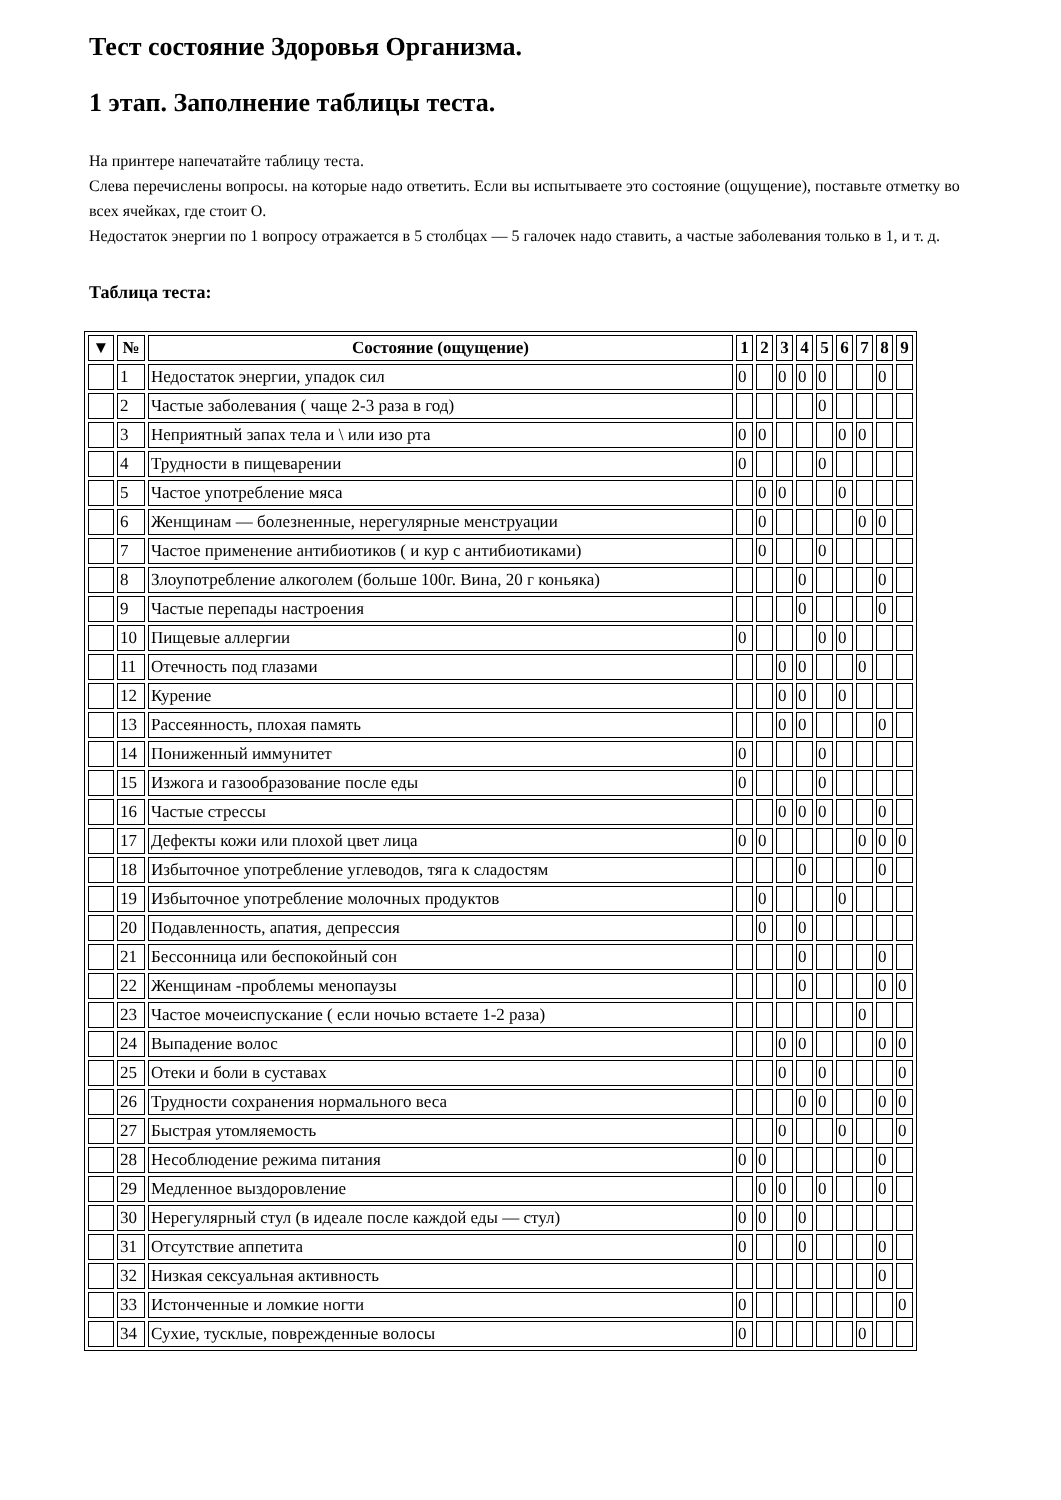Тест состояние Здоровья Организма.
1 этап. Заполнение таблицы теста.
На принтере напечатайте таблицу теста.
Слева перечислены вопросы. на которые надо ответить. Если вы испытываете это состояние (ощущение), поставьте отметку во всех ячейках, где стоит О.
Недостаток энергии по 1 вопросу отражается в 5 столбцах — 5 галочек надо ставить, а частые заболевания только в 1, и т. д.
Таблица теста:
| ▼ | № | Состояние (ощущение) | 1 | 2 | 3 | 4 | 5 | 6 | 7 | 8 | 9 |
| --- | --- | --- | --- | --- | --- | --- | --- | --- | --- | --- | --- |
| | 1 | Недостаток энергии, упадок сил | 0 | | 0 | 0 | 0 | | | 0 | |
| | 2 | Частые заболевания ( чаще 2-3 раза в год) | | | | | 0 | | | | |
| | 3 | Неприятный запах тела и \ или изо рта | 0 | 0 | | | | 0 | 0 | | |
| | 4 | Трудности в пищеварении | 0 | | | | 0 | | | | |
| | 5 | Частое употребление мяса | | 0 | 0 | | | 0 | | | |
| | 6 | Женщинам — болезненные, нерегулярные менструации | | 0 | | | | | 0 | 0 | |
| | 7 | Частое применение антибиотиков ( и кур с антибиотиками) | | 0 | | | 0 | | | | |
| | 8 | Злоупотребление алкоголем (больше 100г. Вина, 20 г коньяка) | | | | 0 | | | | 0 | |
| | 9 | Частые перепады настроения | | | | 0 | | | | 0 | |
| | 10 | Пищевые аллергии | 0 | | | | 0 | 0 | | | |
| | 11 | Отечность под глазами | | | 0 | 0 | | | 0 | | |
| | 12 | Курение | | | 0 | 0 | | 0 | | | |
| | 13 | Рассеянность, плохая память | | | 0 | 0 | | | | 0 | |
| | 14 | Пониженный иммунитет | 0 | | | | 0 | | | | |
| | 15 | Изжога и газообразование после еды | 0 | | | | 0 | | | | |
| | 16 | Частые стрессы | | | 0 | 0 | 0 | | | 0 | |
| | 17 | Дефекты кожи или плохой цвет лица | 0 | 0 | | | | | 0 | 0 | 0 |
| | 18 | Избыточное употребление углеводов, тяга к сладостям | | | | 0 | | | | 0 | |
| | 19 | Избыточное употребление молочных продуктов | | 0 | | | | 0 | | | |
| | 20 | Подавленность, апатия, депрессия | | 0 | | 0 | | | | | |
| | 21 | Бессонница или беспокойный сон | | | | 0 | | | | 0 | |
| | 22 | Женщинам -проблемы менопаузы | | | | 0 | | | | 0 | 0 |
| | 23 | Частое мочеиспускание ( если ночью встаете 1-2 раза) | | | | | | | 0 | | |
| | 24 | Выпадение волос | | | 0 | 0 | | | | 0 | 0 |
| | 25 | Отеки и боли в суставах | | | 0 | | 0 | | | | 0 |
| | 26 | Трудности сохранения нормального веса | | | | 0 | 0 | | | 0 | 0 |
| | 27 | Быстрая утомляемость | | | 0 | | | 0 | | | 0 |
| | 28 | Несоблюдение режима питания | 0 | 0 | | | | | | 0 | |
| | 29 | Медленное выздоровление | | 0 | 0 | | 0 | | | 0 | |
| | 30 | Нерегулярный стул (в идеале после каждой еды — стул) | 0 | 0 | | 0 | | | | | |
| | 31 | Отсутствие аппетита | 0 | | | 0 | | | | 0 | |
| | 32 | Низкая сексуальная активность | | | | | | | | 0 | |
| | 33 | Истонченные и ломкие ногти | 0 | | | | | | | | 0 |
| | 34 | Сухие, тусклые, поврежденные волосы | 0 | | | | | | 0 | | |